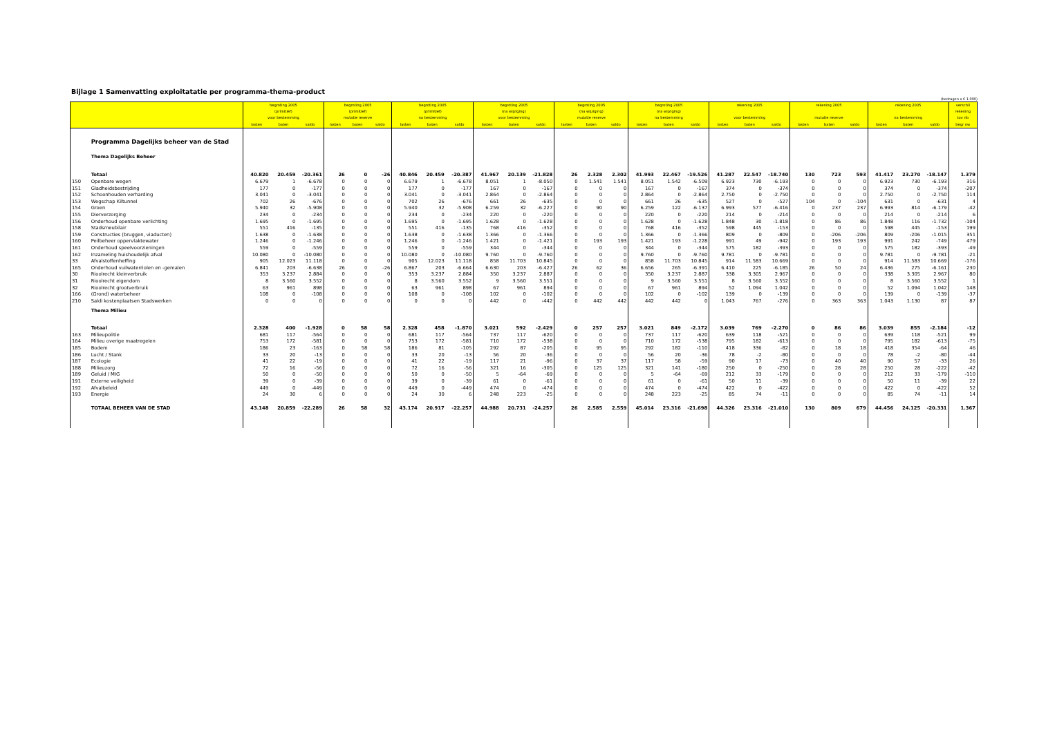Bijlage 1 Samenvatting exploitatatie per programma-thema-product
(bedragen x € 1.000)
| | | begroting 2005 | | | begroting 2005 | | | begroting 2005 | | | begroting 2005 | | | begroting 2005 | | | begroting 2005 | | | rekening 2005 | | | rekening 2005 | | | rekening 2005 | | | verschil |
| --- | --- | --- | --- | --- | --- | --- | --- | --- | --- | --- | --- | --- | --- | --- | --- | --- | --- | --- | --- | --- | --- | --- | --- | --- | --- | --- | --- | --- | --- |
| | | (primitief) | | | (primitief) | | | (primitief) | | | (na wijziging) | | | (na wijziging) | | | (na wijziging) | | | | | | | | | | | | rekening |
| | | voor bestemming | | | mutatie reserve | | | na bestemming | | | voor bestemming | | | mutatie reserve | | | na bestemming | | | voor bestemming | | | mutatie reserve | | | na bestemming | | | tov nb |
| | | lasten | baten | saldo | lasten | baten | saldo | lasten | baten | saldo | lasten | baten | saldo | lasten | baten | saldo | lasten | baten | saldo | lasten | baten | saldo | lasten | baten | saldo | lasten | baten | saldo | begr nw |
| | Programma Dagelijks beheer van de Stad | | | | | | | | | | | | | | | | | | | | | | | | | | | | |
| | Thema Dagelijks Beheer | | | | | | | | | | | | | | | | | | | | | | | | | | | | |
| | Totaal | 40.820 | 20.459 | -20.361 | 26 | 0 | -26 | 40.846 | 20.459 | -20.387 | 41.967 | 20.139 | -21.828 | 26 | 2.328 | 2.302 | 41.993 | 22.467 | -19.526 | 41.287 | 22.547 | -18.740 | 130 | 723 | 593 | 41.417 | 23.270 | -18.147 | 1.379 |
| 150 | Openbare wegen | 6.679 | 1 | -6.678 | 0 | 0 | 0 | 6.679 | 1 | -6.678 | 8.051 | 1 | -8.050 | 0 | 1.541 | 1.541 | 8.051 | 1.542 | -6.509 | 6.923 | 730 | -6.193 | 0 | 0 | 0 | 6.923 | 730 | -6.193 | 316 |
| 151 | Gladheidsbestrijding | 177 | 0 | -177 | 0 | 0 | 0 | 177 | 0 | -177 | 167 | 0 | -167 | 0 | 0 | 0 | 167 | 0 | -167 | 374 | 0 | -374 | 0 | 0 | 0 | 374 | 0 | -374 | -207 |
| 152 | Schoonhouden verharding | 3.041 | 0 | -3.041 | 0 | 0 | 0 | 3.041 | 0 | -3.041 | 2.864 | 0 | -2.864 | 0 | 0 | 0 | 2.864 | 0 | -2.864 | 2.750 | 0 | -2.750 | 0 | 0 | 0 | 2.750 | 0 | -2.750 | 114 |
| 153 | Wegschap Kiltunnel | 702 | 26 | -676 | 0 | 0 | 0 | 702 | 26 | -676 | 661 | 26 | -635 | 0 | 0 | 0 | 661 | 26 | -635 | 527 | 0 | -527 | 104 | 0 | -104 | 631 | 0 | -631 | 4 |
| 154 | Groen | 5.940 | 32 | -5.908 | 0 | 0 | 0 | 5.940 | 32 | -5.908 | 6.259 | 32 | -6.227 | 0 | 90 | 90 | 6.259 | 122 | -6.137 | 6.993 | 577 | -6.416 | 0 | 237 | 237 | 6.993 | 814 | -6.179 | -42 |
| 155 | Dierverzorging | 234 | 0 | -234 | 0 | 0 | 0 | 234 | 0 | -234 | 220 | 0 | -220 | 0 | 0 | 0 | 220 | 0 | -220 | 214 | 0 | -214 | 0 | 0 | 0 | 214 | 0 | -214 | 6 |
| 156 | Onderhoud openbare verlichting | 1.695 | 0 | -1.695 | 0 | 0 | 0 | 1.695 | 0 | -1.695 | 1.628 | 0 | -1.628 | 0 | 0 | 0 | 1.628 | 0 | -1.628 | 1.848 | 30 | -1.818 | 0 | 86 | 86 | 1.848 | 116 | -1.732 | -104 |
| 158 | Stadsmeubilair | 551 | 416 | -135 | 0 | 0 | 0 | 551 | 416 | -135 | 768 | 416 | -352 | 0 | 0 | 0 | 768 | 416 | -352 | 598 | 445 | -153 | 0 | 0 | 0 | 598 | 445 | -153 | 199 |
| 159 | Constructies (bruggen, viaducten) | 1.638 | 0 | -1.638 | 0 | 0 | 0 | 1.638 | 0 | -1.638 | 1.366 | 0 | -1.366 | 0 | 0 | 0 | 1.366 | 0 | -1.366 | 809 | 0 | -809 | 0 | -206 | -206 | 809 | -206 | -1.015 | 351 |
| 160 | Peilbeheer oppervlaktewater | 1.246 | 0 | -1.246 | 0 | 0 | 0 | 1.246 | 0 | -1.246 | 1.421 | 0 | -1.421 | 0 | 193 | 193 | 1.421 | 193 | -1.228 | 991 | 49 | -942 | 0 | 193 | 193 | 991 | 242 | -749 | 479 |
| 161 | Onderhoud speelvoorzieningen | 559 | 0 | -559 | 0 | 0 | 0 | 559 | 0 | -559 | 344 | 0 | -344 | 0 | 0 | 0 | 344 | 0 | -344 | 575 | 182 | -393 | 0 | 0 | 0 | 575 | 182 | -393 | -49 |
| 162 | Inzameling huishoudelijk afval | 10.080 | 0 | -10.080 | 0 | 0 | 0 | 10.080 | 0 | -10.080 | 9.760 | 0 | -9.760 | 0 | 0 | 0 | 9.760 | 0 | -9.760 | 9.781 | 0 | -9.781 | 0 | 0 | 0 | 9.781 | 0 | -9.781 | -21 |
| 33 | Afvalstoffenheffing | 905 | 12.023 | 11.118 | 0 | 0 | 0 | 905 | 12.023 | 11.118 | 858 | 11.703 | 10.845 | 0 | 0 | 0 | 858 | 11.703 | 10.845 | 914 | 11.583 | 10.669 | 0 | 0 | 0 | 914 | 11.583 | 10.669 | -176 |
| 165 | Onderhoud vuilwaterriolen en -gemalen | 6.841 | 203 | -6.638 | 26 | 0 | -26 | 6.867 | 203 | -6.664 | 6.630 | 203 | -6.427 | 26 | 62 | 36 | 6.656 | 265 | -6.391 | 6.410 | 225 | -6.185 | 26 | 50 | 24 | 6.436 | 275 | -6.161 | 230 |
| 30 | Rioolrecht kleinverbruik | 353 | 3.237 | 2.884 | 0 | 0 | 0 | 353 | 3.237 | 2.884 | 350 | 3.237 | 2.887 | 0 | 0 | 0 | 350 | 3.237 | 2.887 | 338 | 3.305 | 2.967 | 0 | 0 | 0 | 338 | 3.305 | 2.967 | 80 |
| 31 | Rioolrecht eigendom | 8 | 3.560 | 3.552 | 0 | 0 | 0 | 8 | 3.560 | 3.552 | 9 | 3.560 | 3.551 | 0 | 0 | 0 | 9 | 3.560 | 3.551 | 8 | 3.560 | 3.552 | 0 | 0 | 0 | 8 | 3.560 | 3.552 | 1 |
| 32 | Rioolrecht grootverbruik | 63 | 961 | 898 | 0 | 0 | 0 | 63 | 961 | 898 | 67 | 961 | 894 | 0 | 0 | 0 | 67 | 961 | 894 | 52 | 1.094 | 1.042 | 0 | 0 | 0 | 52 | 1.094 | 1.042 | 148 |
| 166 | (Grond) waterbeheer | 108 | 0 | -108 | 0 | 0 | 0 | 108 | 0 | -108 | 102 | 0 | -102 | 0 | 0 | 0 | 102 | 0 | -102 | 139 | 0 | -139 | 0 | 0 | 0 | 139 | 0 | -139 | -37 |
| 210 | Saldi kostenplaatsen Stadswerken | 0 | 0 | 0 | 0 | 0 | 0 | 0 | 0 | 0 | 442 | 0 | -442 | 0 | 442 | 442 | 442 | 442 | 0 | 1.043 | 767 | -276 | 0 | 363 | 363 | 1.043 | 1.130 | 87 | 87 |
| | Thema Milieu | | | | | | | | | | | | | | | | | | | | | | | | | | | | |
| | Totaal | 2.328 | 400 | -1.928 | 0 | 58 | 58 | 2.328 | 458 | -1.870 | 3.021 | 592 | -2.429 | 0 | 257 | 257 | 3.021 | 849 | -2.172 | 3.039 | 769 | -2.270 | 0 | 86 | 86 | 3.039 | 855 | -2.184 | -12 |
| 163 | Milieupolitie | 681 | 117 | -564 | 0 | 0 | 0 | 681 | 117 | -564 | 737 | 117 | -620 | 0 | 0 | 0 | 737 | 117 | -620 | 639 | 118 | -521 | 0 | 0 | 0 | 639 | 118 | -521 | 99 |
| 164 | Milieu overige maatregelen | 753 | 172 | -581 | 0 | 0 | 0 | 753 | 172 | -581 | 710 | 172 | -538 | 0 | 0 | 0 | 710 | 172 | -538 | 795 | 182 | -613 | 0 | 0 | 0 | 795 | 182 | -613 | -75 |
| 185 | Bodem | 186 | 23 | -163 | 0 | 58 | 58 | 186 | 81 | -105 | 292 | 87 | -205 | 0 | 95 | 95 | 292 | 182 | -110 | 418 | 336 | -82 | 0 | 18 | 18 | 418 | 354 | -64 | 46 |
| 186 | Lucht / Stank | 33 | 20 | -13 | 0 | 0 | 0 | 33 | 20 | -13 | 56 | 20 | -36 | 0 | 0 | 0 | 56 | 20 | -36 | 78 | -2 | -80 | 0 | 0 | 0 | 78 | -2 | -80 | -44 |
| 187 | Ecologie | 41 | 22 | -19 | 0 | 0 | 0 | 41 | 22 | -19 | 117 | 21 | -96 | 0 | 37 | 37 | 117 | 58 | -59 | 90 | 17 | -73 | 0 | 40 | 40 | 90 | 57 | -33 | 26 |
| 188 | Milieuzorg | 72 | 16 | -56 | 0 | 0 | 0 | 72 | 16 | -56 | 321 | 16 | -305 | 0 | 125 | 125 | 321 | 141 | -180 | 250 | 0 | -250 | 0 | 28 | 28 | 250 | 28 | -222 | -42 |
| 189 | Geluid / MIG | 50 | 0 | -50 | 0 | 0 | 0 | 50 | 0 | -50 | 5 | -64 | -69 | 0 | 0 | 0 | 5 | -64 | -69 | 212 | 33 | -179 | 0 | 0 | 0 | 212 | 33 | -179 | -110 |
| 191 | Externe veiligheid | 39 | 0 | -39 | 0 | 0 | 0 | 39 | 0 | -39 | 61 | 0 | -61 | 0 | 0 | 0 | 61 | 0 | -61 | 50 | 11 | -39 | 0 | 0 | 0 | 50 | 11 | -39 | 22 |
| 192 | Afvalbeleid | 449 | 0 | -449 | 0 | 0 | 0 | 449 | 0 | -449 | 474 | 0 | -474 | 0 | 0 | 0 | 474 | 0 | -474 | 422 | 0 | -422 | 0 | 0 | 0 | 422 | 0 | -422 | 52 |
| 193 | Energie | 24 | 30 | 6 | 0 | 0 | 0 | 24 | 30 | 6 | 248 | 223 | -25 | 0 | 0 | 0 | 248 | 223 | -25 | 85 | 74 | -11 | 0 | 0 | 0 | 85 | 74 | -11 | 14 |
| | TOTAAL BEHEER VAN DE STAD | 43.148 | 20.859 | -22.289 | 26 | 58 | 32 | 43.174 | 20.917 | -22.257 | 44.988 | 20.731 | -24.257 | 26 | 2.585 | 2.559 | 45.014 | 23.316 | -21.698 | 44.326 | 23.316 | -21.010 | 130 | 809 | 679 | 44.456 | 24.125 | -20.331 | 1.367 |